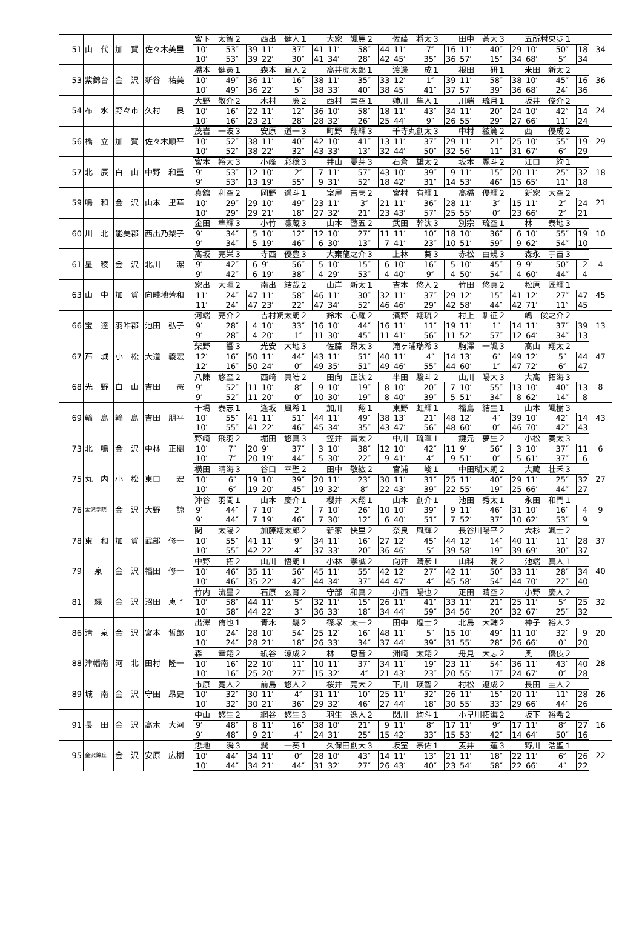| 51 | 山 代 | 加 賀 | 佐々木美里 | 宮下 太智２ | | | 西出 健人１ | | | 大家 颯馬２ | | | 佐藤 将太３ | | | 田中 蒼大３ | | | 五所村央歩１ | | | 34 |
| | | | | 10′ | 53″ | 39 | 11′ | 37″ | 41 | 11′ | 58″ | 44 | 11′ | 7″ | 16 | 11′ | 40″ | 29 | 10′ | 50″ | 18 | |
| | | | | 10′ | 53″ | 39 | 22′ | 30″ | 41 | 34′ | 28″ | 42 | 45′ | 35″ | 36 | 57′ | 15″ | 34 | 68′ | 5″ | 34 | |
| 53 | 紫錦台 | 金 沢 | 新谷 祐美 | 橋本 健憲１ | | | 森本 直人２ | | | 高井虎太郎１ | | | 渡邊 成１ | | | 根田 研１ | | | 米田 新太２ | | | 36 |
| | | | | 10′ | 49″ | 36 | 11′ | 16″ | 38 | 11′ | 35″ | 33 | 12′ | 1″ | 39 | 11′ | 58″ | 38 | 10′ | 45″ | 16 | |
| | | | | 10′ | 49″ | 36 | 22′ | 5″ | 38 | 33′ | 40″ | 38 | 45′ | 41″ | 37 | 57′ | 39″ | 36 | 68′ | 24″ | 36 | |
| 54 | 布 水 | 野々市 | 久村 良 | 大野 敬介２ | | | 木村 廉２ | | | 西村 青空１ | | | 姉川 隼人１ | | | 川端 琉月１ | | | 坂井 俊介２ | | | 24 |
| | | | | 10′ | 16″ | 22 | 11′ | 12″ | 36 | 10′ | 58″ | 18 | 11′ | 43″ | 34 | 11′ | 20″ | 24 | 10′ | 42″ | 14 | |
| | | | | 10′ | 16″ | 23 | 21′ | 28″ | 28 | 32′ | 26″ | 25 | 44′ | 9″ | 26 | 55′ | 29″ | 27 | 66′ | 11″ | 24 | |
| 56 | 橋 立 | 加 賀 | 佐々木順平 | 茂岩 一波３ | | | 安原 道一３ | | | 町野 翔輝３ | | | 千寺丸創太３ | | | 中村 絃篤２ | | | 西 優成２ | | | 29 |
| | | | | 10′ | 52″ | 38 | 11′ | 40″ | 42 | 10′ | 41″ | 13 | 11′ | 37″ | 29 | 11′ | 21″ | 25 | 10′ | 55″ | 19 | |
| | | | | 10′ | 52″ | 38 | 22′ | 32″ | 43 | 33′ | 13″ | 32 | 44′ | 50″ | 32 | 56′ | 11″ | 31 | 67′ | 6″ | 29 | |
| 57 | 北 辰 | 白 山 | 中野 和重 | 宮本 裕大３ | | | 小峰 彩稔３ | | | 井山 憂芽３ | | | 石倉 雄太２ | | | 坂本 麗斗２ | | | 江口 絢１ | | | 18 |
| | | | | 9′ | 53″ | 12 | 10′ | 2″ | 7 | 11′ | 57″ | 43 | 10′ | 39″ | 9 | 11′ | 15″ | 20 | 11′ | 25″ | 32 | |
| | | | | 9′ | 53″ | 13 | 19′ | 55″ | 9 | 31′ | 52″ | 18 | 42′ | 31″ | 14 | 53′ | 46″ | 15 | 65′ | 11″ | 18 | |
| 59 | 鳴 和 | 金 沢 | 山本 里華 | 真舘 利空２ | | | 岡野 遥斗１ | | | 室屋 吉壱２ | | | 宮村 有輝１ | | | 髙橋 優輝２ | | | 新家 大空２ | | | 21 |
| | | | | 10′ | 29″ | 29 | 10′ | 49″ | 23 | 11′ | 3″ | 21 | 11′ | 36″ | 28 | 11′ | 3″ | 15 | 11′ | 2″ | 24 | |
| | | | | 10′ | 29″ | 29 | 21′ | 18″ | 27 | 32′ | 21″ | 23 | 43′ | 57″ | 25 | 55′ | 0″ | 23 | 66′ | 2″ | 21 | |
| 60 | 川 北 | 能美郡 | 西出乃梨子 | 金田 隼輝３ | | | 小竹 凜蔵３ | | | 山本 啓五２ | | | 武田 幹汰３ | | | 別宗 琉空１ | | | 林 泰地３ | | | 10 |
| | | | | 9′ | 34″ | 5 | 10′ | 12″ | 12 | 10′ | 27″ | 11 | 11′ | 10″ | 18 | 10′ | 36″ | 6 | 10′ | 55″ | 19 | |
| | | | | 9′ | 34″ | 5 | 19′ | 46″ | 6 | 30′ | 13″ | 7 | 41′ | 23″ | 10 | 51′ | 59″ | 9 | 62′ | 54″ | 10 | |
| 61 | 星 稜 | 金 沢 | 北川 潔 | 髙坂 亮栄３ | | | 寺西 優豊３ | | | 大棄龍之介３ | | | 上林 葵３ | | | 赤松 由規３ | | | 森永 宇宙３ | | | 4 |
| | | | | 9′ | 42″ | 6 | 9′ | 56″ | 5 | 10′ | 15″ | 6 | 10′ | 16″ | 5 | 10′ | 45″ | 9 | 9′ | 50″ | 2 | |
| | | | | 9′ | 42″ | 6 | 19′ | 38″ | 4 | 29′ | 53″ | 4 | 40′ | 9″ | 4 | 50′ | 54″ | 4 | 60′ | 44″ | 4 | |
| 63 | 山 中 | 加 賀 | 向畦地芳和 | 家出 大暉２ | | | 南出 結哉２ | | | 山岸 新太１ | | | 吉本 悠人２ | | | 竹田 悠真２ | | | 松原 匠輝１ | | | 45 |
| | | | | 11′ | 24″ | 47 | 11′ | 58″ | 46 | 11′ | 30″ | 32 | 11′ | 37″ | 29 | 12′ | 15″ | 41 | 12′ | 27″ | 47 | |
| | | | | 11′ | 24″ | 47 | 23′ | 22″ | 47 | 34′ | 52″ | 46 | 46′ | 29″ | 42 | 58′ | 44″ | 42 | 71′ | 11″ | 45 | |
| 66 | 宝 達 | 羽咋郡 | 池田 弘子 | 河端 亮介２ | | | 吉村朔太朗２ | | | 鈴木 心羅２ | | | 濱野 翔琉２ | | | 村上 馴征２ | | | 嶋 俊之介２ | | | 13 |
| | | | | 9′ | 28″ | 4 | 10′ | 33″ | 16 | 10′ | 44″ | 16 | 11′ | 11″ | 19 | 11′ | 1″ | 14 | 11′ | 37″ | 39 | |
| | | | | 9′ | 28″ | 4 | 20′ | 1″ | 11 | 30′ | 45″ | 11 | 41′ | 56″ | 11 | 52′ | 57″ | 12 | 64′ | 34″ | 13 | |
| 67 | 芦 城 | 小 松 | 大道 義宏 | 柴野 響３ | | | 光安 大地３ | | | 佐藤 昂太３ | | | 滝ヶ浦瑞希３ | | | 駒澤 一颯３ | | | 髙山 翔太２ | | | 47 |
| | | | | 12′ | 16″ | 50 | 11′ | 44″ | 43 | 11′ | 51″ | 40 | 11′ | 4″ | 14 | 13′ | 6″ | 49 | 12′ | 5″ | 44 | |
| | | | | 12′ | 16″ | 50 | 24′ | 0″ | 49 | 35′ | 51″ | 49 | 46′ | 55″ | 44 | 60′ | 1″ | 47 | 72′ | 6″ | 47 | |
| 68 | 光 野 | 白 山 | 吉田 憲 | 八陳 悠至２ | | | 西﨑 真皓２ | | | 田向 正汰２ | | | 半田 駿斗２ | | | 山川 陽大３ | | | 大高 拓海３ | | | 8 |
| | | | | 9′ | 52″ | 11 | 10′ | 8″ | 9 | 10′ | 19″ | 8 | 10′ | 20″ | 7 | 10′ | 55″ | 13 | 10′ | 40″ | 13 | |
| | | | | 9′ | 52″ | 11 | 20′ | 0″ | 10 | 30′ | 19″ | 8 | 40′ | 39″ | 5 | 51′ | 34″ | 8 | 62′ | 14″ | 8 | |
| 69 | 輪 島 | 輪 島 | 吉田 朋平 | 干場 泰志１ | | | 逢坂 風希１ | | | 加川 翔１ | | | 東野 虹輝１ | | | 福島 結生１ | | | 山本 颯樹３ | | | 43 |
| | | | | 10′ | 55″ | 41 | 11′ | 51″ | 44 | 11′ | 49″ | 38 | 13′ | 21″ | 48 | 12′ | 4″ | 39 | 10′ | 42″ | 14 | |
| | | | | 10′ | 55″ | 41 | 22′ | 46″ | 45 | 34′ | 35″ | 43 | 47′ | 56″ | 48 | 60′ | 0″ | 46 | 70′ | 42″ | 43 | |
| 73 | 北 鳴 | 金 沢 | 中林 正樹 | 野崎 飛羽２ | | | 堀田 悠真３ | | | 笠井 貫太２ | | | 中川 琉暉１ | | | 鍵元 夢生２ | | | 小松 奏太３ | | | 6 |
| | | | | 10′ | 7″ | 20 | 9′ | 37″ | 3 | 10′ | 38″ | 12 | 10′ | 42″ | 11 | 9′ | 56″ | 3 | 10′ | 37″ | 11 | |
| | | | | 10′ | 7″ | 20 | 19′ | 44″ | 5 | 30′ | 22″ | 9 | 41′ | 4″ | 9 | 51′ | 0″ | 5 | 61′ | 37″ | 6 | |
| 75 | 丸 内 | 小 松 | 東口 宏 | 横田 晴海３ | | | 谷口 幸聖２ | | | 田中 敬紘２ | | | 宮浦 峻１ | | | 中田瑚大朗２ | | | 大藏 壮禾３ | | | 27 |
| | | | | 10′ | 6″ | 19 | 10′ | 39″ | 20 | 11′ | 23″ | 30 | 11′ | 31″ | 25 | 11′ | 40″ | 29 | 11′ | 25″ | 32 | |
| | | | | 10′ | 6″ | 19 | 20′ | 45″ | 19 | 32′ | 8″ | 22 | 43′ | 39″ | 22 | 55′ | 19″ | 25 | 66′ | 44″ | 27 | |
| 76 | 金沢学院 | 金 沢 | 大野 諒 | 沖谷 羽閏１ | | | 山本 慶介１ | | | 櫻井 大翔１ | | | 山本 創介１ | | | 池田 秀太１ | | | 永田 和門１ | | | 9 |
| | | | | 9′ | 44″ | 7 | 10′ | 2″ | 7 | 10′ | 26″ | 10 | 10′ | 39″ | 9 | 11′ | 46″ | 31 | 10′ | 16″ | 4 | |
| | | | | 9′ | 44″ | 7 | 19′ | 46″ | 7 | 30′ | 12″ | 6 | 40′ | 51″ | 7 | 52′ | 37″ | 10 | 62′ | 53″ | 9 | |
| 78 | 東 和 | 加 賀 | 武部 修一 | 関 太陽２ | | | 加藤翔太郎２ | | | 新家 快里２ | | | 奈良 風輝２ | | | 長谷川陽平２ | | | 大杉 颯士２ | | | 37 |
| | | | | 10′ | 55″ | 41 | 11′ | 9″ | 34 | 11′ | 16″ | 27 | 12′ | 45″ | 44 | 12′ | 14″ | 40 | 11′ | 11″ | 28 | |
| | | | | 10′ | 55″ | 42 | 22′ | 4″ | 37 | 33′ | 20″ | 36 | 46′ | 5″ | 39 | 58′ | 19″ | 39 | 69′ | 30″ | 37 | |
| 79 | 泉 | 金 沢 | 福田 修一 | 中野 拓２ | | | 山川 悟朗１ | | | 小林 孝誠２ | | | 向井 晴彦１ | | | 山科 潤２ | | | 池端 真人１ | | | 40 |
| | | | | 10′ | 46″ | 35 | 11′ | 56″ | 45 | 11′ | 55″ | 42 | 12′ | 27″ | 42 | 11′ | 50″ | 33 | 11′ | 28″ | 34 | |
| | | | | 10′ | 46″ | 35 | 22′ | 42″ | 44 | 34′ | 37″ | 44 | 47′ | 4″ | 45 | 58′ | 54″ | 44 | 70′ | 22″ | 40 | |
| 81 | 緑 | 金 沢 | 沼田 恵子 | 竹内 流星２ | | | 石原 玄育２ | | | 守部 和真２ | | | 小西 陽也２ | | | 疋田 晴空２ | | | 小野 慶人２ | | | 32 |
| | | | | 10′ | 58″ | 44 | 11′ | 5″ | 32 | 11′ | 15″ | 26 | 11′ | 41″ | 33 | 11′ | 21″ | 25 | 11′ | 5″ | 25 | |
| | | | | 10′ | 58″ | 44 | 22′ | 3″ | 36 | 33′ | 18″ | 34 | 44′ | 59″ | 34 | 56′ | 20″ | 32 | 67′ | 25″ | 32 | |
| 86 | 清 泉 | 金 沢 | 宮本 哲郎 | 出澤 侑也１ | | | 青木 幾２ | | | 篠塚 太一２ | | | 田中 煌士２ | | | 北島 大輔２ | | | 神子 裕人２ | | | 20 |
| | | | | 10′ | 24″ | 28 | 10′ | 54″ | 25 | 12′ | 16″ | 48 | 11′ | 5″ | 15 | 10′ | 49″ | 11 | 10′ | 32″ | 9 | |
| | | | | 10′ | 24″ | 28 | 21′ | 18″ | 26 | 33′ | 34″ | 37 | 44′ | 39″ | 31 | 55′ | 28″ | 26 | 66′ | 0″ | 20 | |
| 88 | 津幡南 | 河 北 | 田村 隆一 | 森 幸翔２ | | | 紙谷 涼成２ | | | 林 恵音２ | | | 洲崎 太翔２ | | | 舟見 大志２ | | | 奥 優伎２ | | | 28 |
| | | | | 10′ | 16″ | 22 | 10′ | 11″ | 10 | 11′ | 37″ | 34 | 11′ | 19″ | 23 | 11′ | 54″ | 36 | 11′ | 43″ | 40 | |
| | | | | 10′ | 16″ | 25 | 20′ | 27″ | 15 | 32′ | 4″ | 21 | 43′ | 23″ | 20 | 55′ | 17″ | 24 | 67′ | 0″ | 28 | |
| 89 | 城 南 | 金 沢 | 守田 昂史 | 市原 寛人２ | | | 前島 悠人２ | | | 桜井 莞大２ | | | 下川 瑛智２ | | | 村松 遼成２ | | | 長田 圭人２ | | | 26 |
| | | | | 10′ | 32″ | 30 | 11′ | 4″ | 31 | 11′ | 10″ | 25 | 11′ | 32″ | 26 | 11′ | 15″ | 20 | 11′ | 11″ | 28 | |
| | | | | 10′ | 32″ | 30 | 21′ | 36″ | 29 | 32′ | 46″ | 27 | 44′ | 18″ | 30 | 55′ | 33″ | 29 | 66′ | 44″ | 26 | |
| 91 | 長 田 | 金 沢 | 高木 大河 | 中山 悠生２ | | | 網谷 悠生３ | | | 羽生 逸人２ | | | 関川 絢斗１ | | | 小早川拓海２ | | | 坂下 裕希２ | | | 16 |
| | | | | 9′ | 48″ | 8 | 11′ | 16″ | 38 | 10′ | 21″ | 9 | 11′ | 8″ | 17 | 11′ | 9″ | 17 | 11′ | 8″ | 27 | |
| | | | | 9′ | 48″ | 9 | 21′ | 4″ | 24 | 31′ | 25″ | 15 | 42′ | 33″ | 15 | 53′ | 42″ | 14 | 64′ | 50″ | 16 | |
| 95 | 金沢錦丘 | 金 沢 | 安原 広樹 | 忠地 瞬３ | | | 巽 一葵１ | | | 久保田創大３ | | | 坂室 宗佑１ | | | 麦井 蓮３ | | | 野川 浩聖１ | | | 22 |
| | | | | 10′ | 44″ | 34 | 11′ | 0″ | 28 | 10′ | 43″ | 14 | 11′ | 13″ | 21 | 11′ | 18″ | 22 | 11′ | 6″ | 26 | |
| | | | | 10′ | 44″ | 34 | 21′ | 44″ | 31 | 32′ | 27″ | 26 | 43′ | 40″ | 23 | 54′ | 58″ | 22 | 66′ | 4″ | 22 | |